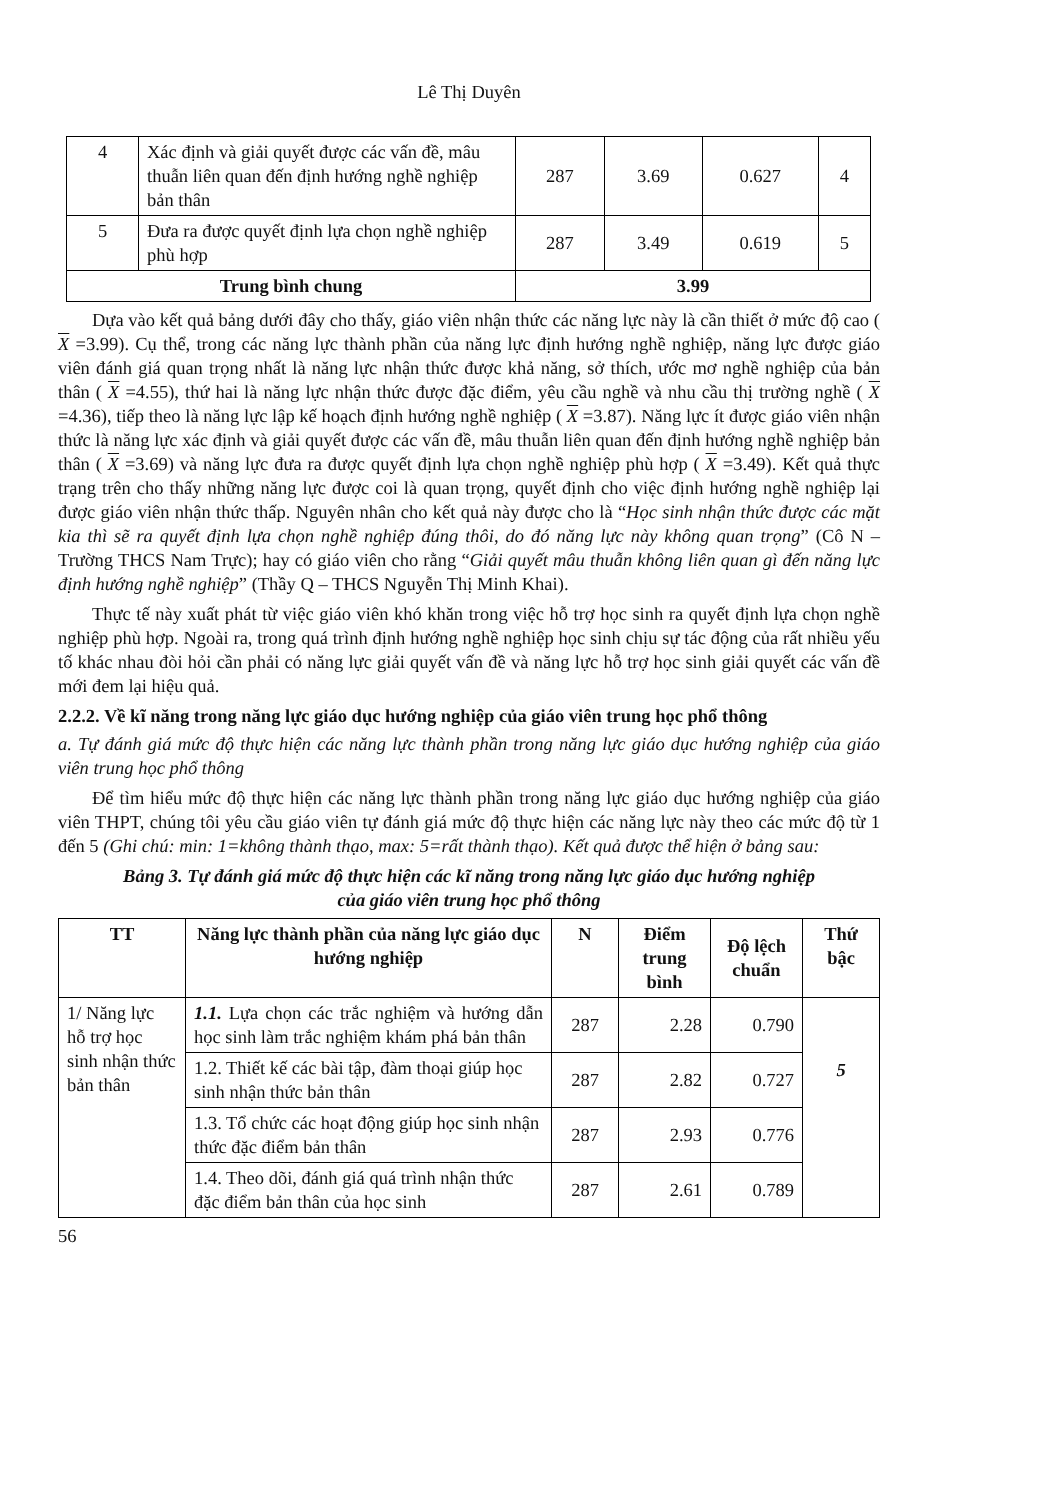Lê Thị Duyên
| 4 | Xác định và giải quyết được các vấn đề, mâu thuẫn liên quan đến định hướng nghề nghiệp bản thân | 287 | 3.69 | 0.627 | 4 |
| 5 | Đưa ra được quyết định lựa chọn nghề nghiệp phù hợp | 287 | 3.49 | 0.619 | 5 |
| Trung bình chung | | 3.99 | | | |
Dựa vào kết quả bảng dưới đây cho thấy, giáo viên nhận thức các năng lực này là cần thiết ở mức độ cao ( X =3.99). Cụ thể, trong các năng lực thành phần của năng lực định hướng nghề nghiệp, năng lực được giáo viên đánh giá quan trọng nhất là năng lực nhận thức được khả năng, sở thích, ước mơ nghề nghiệp của bản thân ( X =4.55), thứ hai là năng lực nhận thức được đặc điểm, yêu cầu nghề và nhu cầu thị trường nghề ( X =4.36), tiếp theo là năng lực lập kế hoạch định hướng nghề nghiệp ( X =3.87). Năng lực ít được giáo viên nhận thức là năng lực xác định và giải quyết được các vấn đề, mâu thuẫn liên quan đến định hướng nghề nghiệp bản thân ( X =3.69) và năng lực đưa ra được quyết định lựa chọn nghề nghiệp phù hợp ( X =3.49). Kết quả thực trạng trên cho thấy những năng lực được coi là quan trọng, quyết định cho việc định hướng nghề nghiệp lại được giáo viên nhận thức thấp. Nguyên nhân cho kết quả này được cho là “Học sinh nhận thức được các mặt kia thì sẽ ra quyết định lựa chọn nghề nghiệp đúng thôi, do đó năng lực này không quan trọng” (Cô N – Trường THCS Nam Trực); hay có giáo viên cho rằng “Giải quyết mâu thuẫn không liên quan gì đến năng lực định hướng nghề nghiệp” (Thầy Q – THCS Nguyễn Thị Minh Khai).
Thực tế này xuất phát từ việc giáo viên khó khăn trong việc hỗ trợ học sinh ra quyết định lựa chọn nghề nghiệp phù hợp. Ngoài ra, trong quá trình định hướng nghề nghiệp học sinh chịu sự tác động của rất nhiều yếu tố khác nhau đòi hỏi cần phải có năng lực giải quyết vấn đề và năng lực hỗ trợ học sinh giải quyết các vấn đề mới đem lại hiệu quả.
2.2.2. Về kĩ năng trong năng lực giáo dục hướng nghiệp của giáo viên trung học phổ thông
a. Tự đánh giá mức độ thực hiện các năng lực thành phần trong năng lực giáo dục hướng nghiệp của giáo viên trung học phổ thông
Để tìm hiểu mức độ thực hiện các năng lực thành phần trong năng lực giáo dục hướng nghiệp của giáo viên THPT, chúng tôi yêu cầu giáo viên tự đánh giá mức độ thực hiện các năng lực này theo các mức độ từ 1 đến 5 (Ghi chú: min: 1=không thành thạo, max: 5=rất thành thạo). Kết quả được thể hiện ở bảng sau:
Bảng 3. Tự đánh giá mức độ thực hiện các kĩ năng trong năng lực giáo dục hướng nghiệp
của giáo viên trung học phổ thông
| TT | Năng lực thành phần của năng lực giáo dục hướng nghiệp | N | Điểm trung bình | Độ lệch chuẩn | Thứ bậc |
| --- | --- | --- | --- | --- | --- |
| 1/ Năng lực hỗ trợ học sinh nhận thức bản thân | 1.1. Lựa chọn các trắc nghiệm và hướng dẫn học sinh làm trắc nghiệm khám phá bản thân | 287 | 2.28 | 0.790 | 5 |
| | 1.2. Thiết kế các bài tập, đàm thoại giúp học sinh nhận thức bản thân | 287 | 2.82 | 0.727 | |
| | 1.3. Tổ chức các hoạt động giúp học sinh nhận thức đặc điểm bản thân | 287 | 2.93 | 0.776 | |
| | 1.4. Theo dõi, đánh giá quá trình nhận thức đặc điểm bản thân của học sinh | 287 | 2.61 | 0.789 | |
56